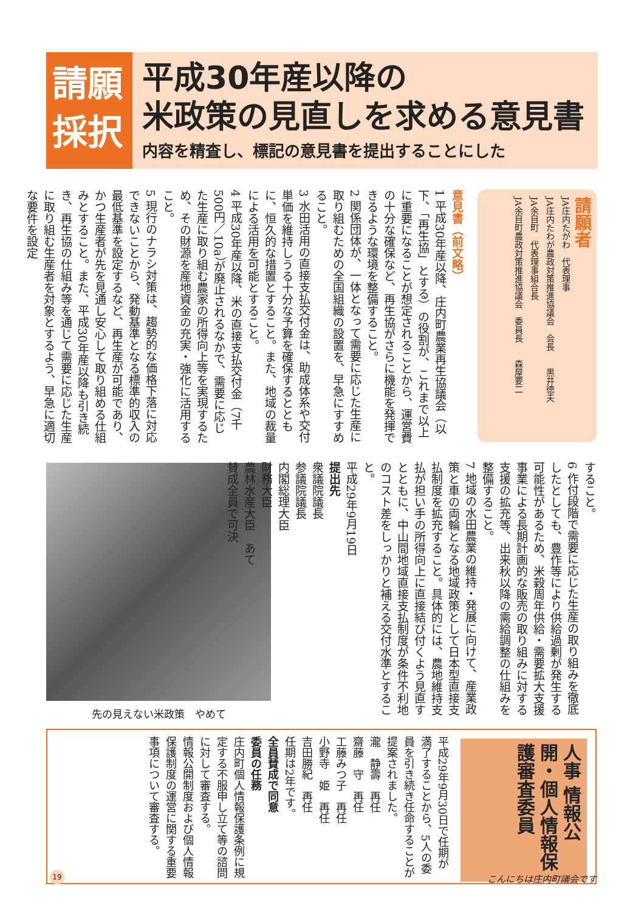請願
採択
平成30年産以降の
米政策の見直しを求める意見書
内容を精査し、標記の意見書を提出することにした
請願者
JA庄内たがわ　代表理事
JA庄内たわが農政対策推進協議会　会長　　黒井徳夫
JA余目町　代表理事組合長
JA余目町農政対策推進協議会　委員長　　森屋要二
意見書（前文略）
1 平成30年産以降、庄内町農業再生協議会（以下、「再生協」とする）の役割が、これまで以上に重要になることが想定されることから、運営費の十分な確保など、再生協がさらに機能を発揮できるような環境を整備すること。
2 関係団体が、一体となって需要に応じた生産に取り組むための全国組織の設置を、早急にすすめること。
3 水田活用の直接支払交付金は、助成体系や交付単価を維持しうる十分な予算を確保するとともに、恒久的な措置とすること。また、地域の裁量による活用を可能とすること。
4 平成30年産以降、米の直接支払交付金（7千500円／10a）が廃止されるなかで、需要に応じた生産に取り組む農家の所得向上等を実現するため、その財源を産地資金の充実・強化に活用すること。
5 現行のナラシ対策は、趨勢的な価格下落に対応できないことから、発動基準となる標準的収入の最低基準を設定するなど、再生産が可能であり、かつ生産者が先を見通し安心して取り組める仕組みとすること。また、平成30年産以降も引き続き、再生協の仕組み等を通じて需要に応じた生産に取り組む生産者を対象とするよう、早急に適切な要件を設定
先の見えない米政策　やめて
すること。
6 作付段階で需要に応じた生産の取り組みを徹底したとしても、豊作等により供給過剰が発生する可能性があるため、米穀周年供給・需要拡大支援事業による長期計画的な販売の取り組みに対する支援の拡充等、出来秋以降の需給調整の仕組みを整備すること。
7 地域の水田農業の維持・発展に向けて、産業政策と車の両輪となる地域政策として日本型直接支払制度を拡充すること。具体的には、農地維持支払が担い手の所得向上に直接結び付くよう見直すとともに、中山間地域直接支払制度が条件不利地のコスト差をしっかりと補える交付水準とすること。
平成29年9月19日
提出先
衆議院議長
参議院議長
内閣総理大臣
財務大臣
農林水産大臣　あて
賛成全員で可決
人事 情報公開・個人情報保護審査委員
平成29年9月30日で任期が満了することから、5人の委員を引き続き任命することが提案されました。
瀧　静壽　再任
齋藤　守　再任
工藤みつ子　再任
小野寺　姫　再任
吉田勝紀　再任
任期は2年です。
全員賛成で同意
委員の任務
庄内町個人情報保護条例に規定する不服申し立て等の諮問に対して審査する。
情報公開制度および個人情報保護制度の運営に関する重要事項について審査する。
19 こんにちは庄内町議会です